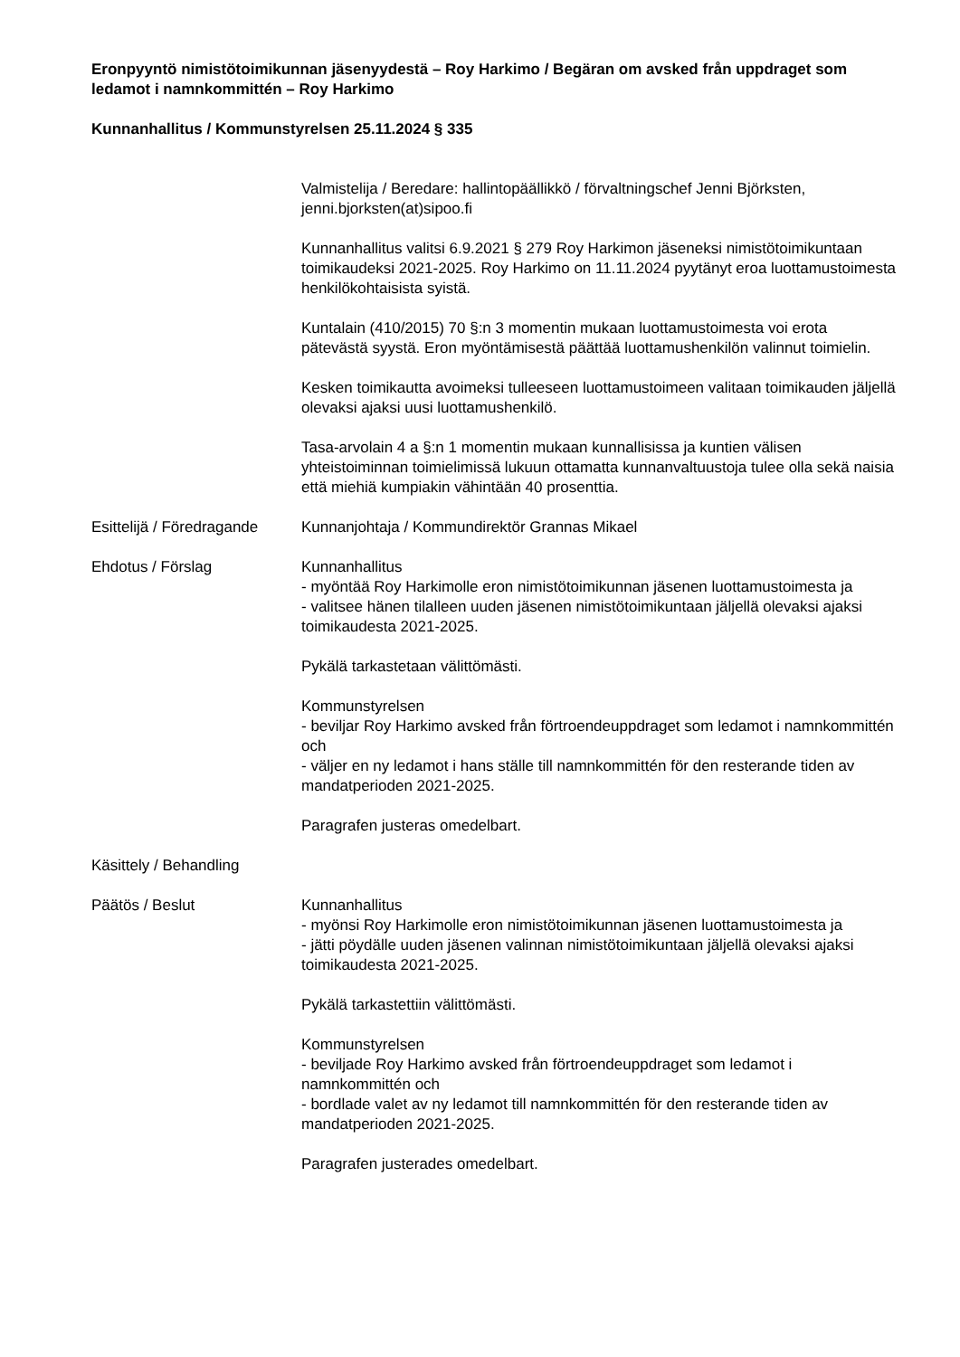Eronpyyntö nimistötoimikunnan jäsenyydestä – Roy Harkimo / Begäran om avsked från uppdraget som ledamot i namnkommittén – Roy Harkimo
Kunnanhallitus / Kommunstyrelsen 25.11.2024 § 335
Valmistelija / Beredare: hallintopäällikkö / förvaltningschef Jenni Björksten, jenni.bjorksten(at)sipoo.fi
Kunnanhallitus valitsi 6.9.2021 § 279 Roy Harkimon jäseneksi nimistötoimikuntaan toimikaudeksi 2021-2025. Roy Harkimo on 11.11.2024 pyytänyt eroa luottamustoimesta henkilökohtaisista syistä.
Kuntalain (410/2015) 70 §:n 3 momentin mukaan luottamustoimesta voi erota pätevästä syystä. Eron myöntämisestä päättää luottamushenkilön valinnut toimielin.
Kesken toimikautta avoimeksi tulleeseen luottamustoimeen valitaan toimikauden jäljellä olevaksi ajaksi uusi luottamushenkilö.
Tasa-arvolain 4 a §:n 1 momentin mukaan kunnallisissa ja kuntien välisen yhteistoiminnan toimielimissä lukuun ottamatta kunnanvaltuustoja tulee olla sekä naisia että miehiä kumpiakin vähintään 40 prosenttia.
Esittelijä / Föredragande
Kunnanjohtaja / Kommundirektör Grannas Mikael
Ehdotus / Förslag Kunnanhallitus
- myöntää Roy Harkimolle eron nimistötoimikunnan jäsenen luottamustoimesta ja
- valitsee hänen tilalleen uuden jäsenen nimistötoimikuntaan jäljellä olevaksi ajaksi toimikaudesta 2021-2025.
Pykälä tarkastetaan välittömästi.
Kommunstyrelsen
- beviljar Roy Harkimo avsked från förtroendeuppdraget som ledamot i namnkommittén och
- väljer en ny ledamot i hans ställe till namnkommittén för den resterande tiden av mandatperioden 2021-2025.
Paragrafen justeras omedelbart.
Käsittely / Behandling
Päätös / Beslut Kunnanhallitus
- myönsi Roy Harkimolle eron nimistötoimikunnan jäsenen luottamustoimesta ja
- jätti pöydälle uuden jäsenen valinnan nimistötoimikuntaan jäljellä olevaksi ajaksi toimikaudesta 2021-2025.
Pykälä tarkastettiin välittömästi.
Kommunstyrelsen
- beviljade Roy Harkimo avsked från förtroendeuppdraget som ledamot i namnkommittén och
- bordlade valet av ny ledamot till namnkommittén för den resterande tiden av mandatperioden 2021-2025.
Paragrafen justerades omedelbart.